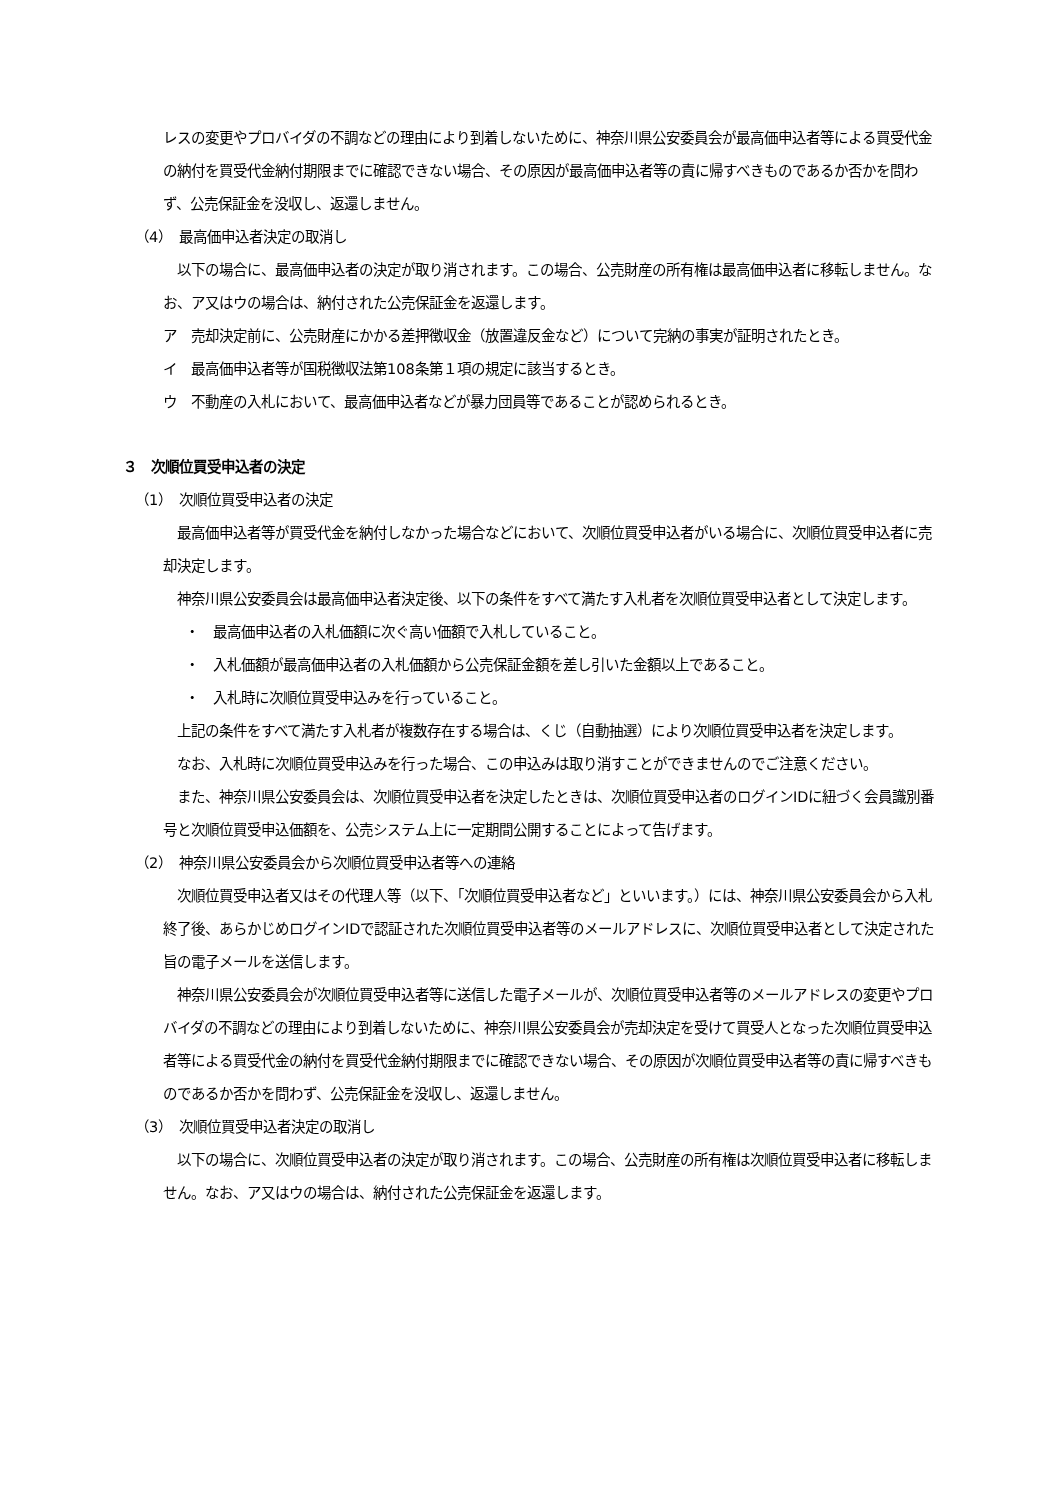レスの変更やプロバイダの不調などの理由により到着しないために、神奈川県公安委員会が最高価申込者等による買受代金の納付を買受代金納付期限までに確認できない場合、その原因が最高価申込者等の責に帰すべきものであるか否かを問わず、公売保証金を没収し、返還しません。
（4）　最高価申込者決定の取消し
　以下の場合に、最高価申込者の決定が取り消されます。この場合、公売財産の所有権は最高価申込者に移転しません。なお、ア又はウの場合は、納付された公売保証金を返還します。
ア　売却決定前に、公売財産にかかる差押徴収金（放置違反金など）について完納の事実が証明されたとき。
イ　最高価申込者等が国税徴収法第108条第１項の規定に該当するとき。
ウ　不動産の入札において、最高価申込者などが暴力団員等であることが認められるとき。
３　次順位買受申込者の決定
（1）　次順位買受申込者の決定
　最高価申込者等が買受代金を納付しなかった場合などにおいて、次順位買受申込者がいる場合に、次順位買受申込者に売却決定します。
　神奈川県公安委員会は最高価申込者決定後、以下の条件をすべて満たす入札者を次順位買受申込者として決定します。
・　最高価申込者の入札価額に次ぐ高い価額で入札していること。
・　入札価額が最高価申込者の入札価額から公売保証金額を差し引いた金額以上であること。
・　入札時に次順位買受申込みを行っていること。
　上記の条件をすべて満たす入札者が複数存在する場合は、くじ（自動抽選）により次順位買受申込者を決定します。
　なお、入札時に次順位買受申込みを行った場合、この申込みは取り消すことができませんのでご注意ください。
　また、神奈川県公安委員会は、次順位買受申込者を決定したときは、次順位買受申込者のログインIDに紐づく会員識別番号と次順位買受申込価額を、公売システム上に一定期間公開することによって告げます。
（2）　神奈川県公安委員会から次順位買受申込者等への連絡
　次順位買受申込者又はその代理人等（以下、「次順位買受申込者など」といいます。）には、神奈川県公安委員会から入札終了後、あらかじめログインIDで認証された次順位買受申込者等のメールアドレスに、次順位買受申込者として決定された旨の電子メールを送信します。
　神奈川県公安委員会が次順位買受申込者等に送信した電子メールが、次順位買受申込者等のメールアドレスの変更やプロバイダの不調などの理由により到着しないために、神奈川県公安委員会が売却決定を受けて買受人となった次順位買受申込者等による買受代金の納付を買受代金納付期限までに確認できない場合、その原因が次順位買受申込者等の責に帰すべきものであるか否かを問わず、公売保証金を没収し、返還しません。
（3）　次順位買受申込者決定の取消し
　以下の場合に、次順位買受申込者の決定が取り消されます。この場合、公売財産の所有権は次順位買受申込者に移転しません。なお、ア又はウの場合は、納付された公売保証金を返還します。